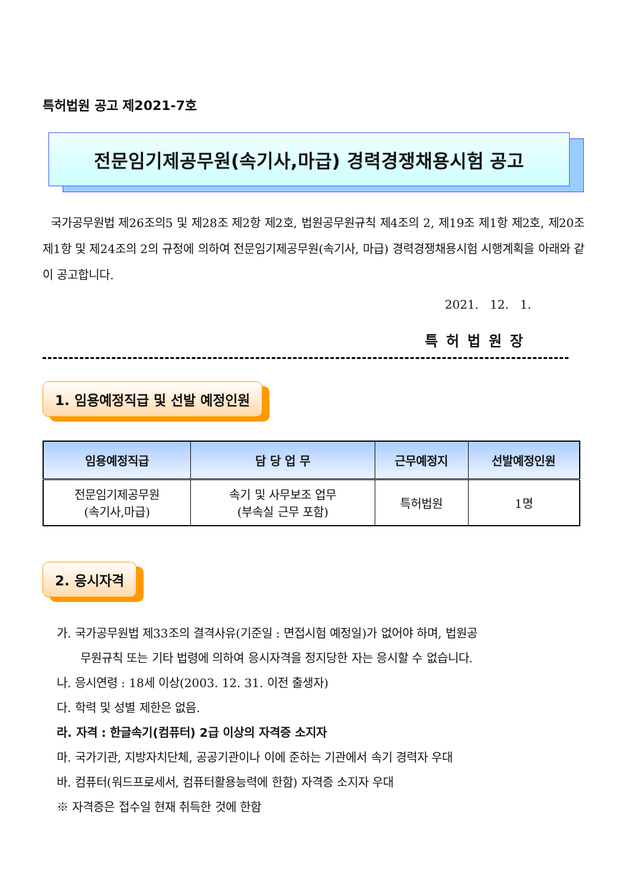특허법원 공고 제2021-7호
전문임기제공무원(속기사,마급) 경력경쟁채용시험 공고
국가공무원법 제26조의5 및 제28조 제2항 제2호, 법원공무원규칙 제4조의 2, 제19조 제1항 제2호, 제20조 제1항 및 제24조의 2의 규정에 의하여 전문임기제공무원(속기사, 마급) 경력경쟁채용시험 시행계획을 아래와 같이 공고합니다.
2021. 12. 1.
특허법원장
1. 임용예정직급 및 선발 예정인원
| 임용예정직급 | 담 당 업 무 | 근무예정지 | 선발예정인원 |
| --- | --- | --- | --- |
| 전문임기제공무원 (속기사,마급) | 속기 및 사무보조 업무 (부속실 근무 포함) | 특허법원 | 1명 |
2. 응시자격
가. 국가공무원법 제33조의 결격사유(기준일 : 면접시험 예정일)가 없어야 하며, 법원공
무원규칙 또는 기타 법령에 의하여 응시자격을 정지당한 자는 응시할 수 없습니다.
나. 응시연령 : 18세 이상(2003. 12. 31. 이전 출생자)
다. 학력 및 성별 제한은 없음.
라. 자격 : 한글속기(컴퓨터) 2급 이상의 자격증 소지자
마. 국가기관, 지방자치단체, 공공기관이나 이에 준하는 기관에서 속기 경력자 우대
바. 컴퓨터(워드프로세서, 컴퓨터활용능력에 한함) 자격증 소지자 우대
※ 자격증은 접수일 현재 취득한 것에 한함